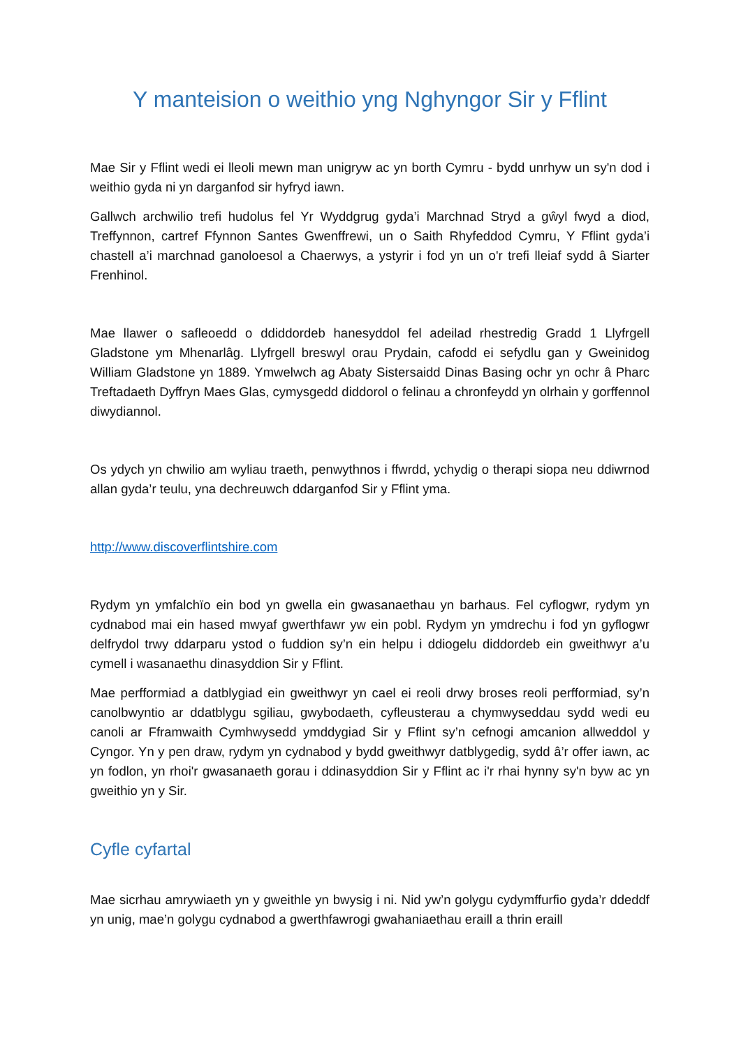Y manteision o weithio yng Nghyngor Sir y Fflint
Mae Sir y Fflint wedi ei lleoli mewn man unigryw ac yn borth Cymru - bydd unrhyw un sy'n dod i weithio gyda ni yn darganfod sir hyfryd iawn.
Gallwch archwilio trefi hudolus fel Yr Wyddgrug gyda’i Marchnad Stryd a gŵyl fwyd a diod, Treffynnon, cartref Ffynnon Santes Gwenffrewi, un o Saith Rhyfeddod Cymru, Y Fflint gyda’i chastell a’i marchnad ganoloesol a Chaerwys, a ystyrir i fod yn un o'r trefi lleiaf sydd â Siarter Frenhinol.
Mae llawer o safleoedd o ddiddordeb hanesyddol fel adeilad rhestredig Gradd 1 Llyfrgell Gladstone ym Mhenarlâg. Llyfrgell breswyl orau Prydain, cafodd ei sefydlu gan y Gweinidog William Gladstone yn 1889. Ymwelwch ag Abaty Sistersaidd Dinas Basing ochr yn ochr â Pharc Treftadaeth Dyffryn Maes Glas, cymysgedd diddorol o felinau a chronfeydd yn olrhain y gorffennol diwydiannol.
Os ydych yn chwilio am wyliau traeth, penwythnos i ffwrdd, ychydig o therapi siopa neu ddiwrnod allan gyda’r teulu, yna dechreuwch ddarganfod Sir y Fflint yma.
http://www.discoverflintshire.com
Rydym yn ymfalchïo ein bod yn gwella ein gwasanaethau yn barhaus. Fel cyflogwr, rydym yn cydnabod mai ein hased mwyaf gwerthfawr yw ein pobl. Rydym yn ymdrechu i fod yn gyflogwr delfrydol trwy ddarparu ystod o fuddion sy’n ein helpu i ddiogelu diddordeb ein gweithwyr a’u cymell i wasanaethu dinasyddion Sir y Fflint.
Mae perfformiad a datblygiad ein gweithwyr yn cael ei reoli drwy broses reoli perfformiad, sy’n canolbwyntio ar ddatblygu sgiliau, gwybodaeth, cyfleusterau a chymwyseddau sydd wedi eu canoli ar Fframwaith Cymhwysedd ymddygiad Sir y Fflint sy’n cefnogi amcanion allweddol y Cyngor. Yn y pen draw, rydym yn cydnabod y bydd gweithwyr datblygedig, sydd â’r offer iawn, ac yn fodlon, yn rhoi'r gwasanaeth gorau i ddinasyddion Sir y Fflint ac i'r rhai hynny sy'n byw ac yn gweithio yn y Sir.
Cyfle cyfartal
Mae sicrhau amrywiaeth yn y gweithle yn bwysig i ni. Nid yw’n golygu cydymffurfio gyda’r ddeddf yn unig, mae’n golygu cydnabod a gwerthfawrogi gwahaniaethau eraill a thrin eraill